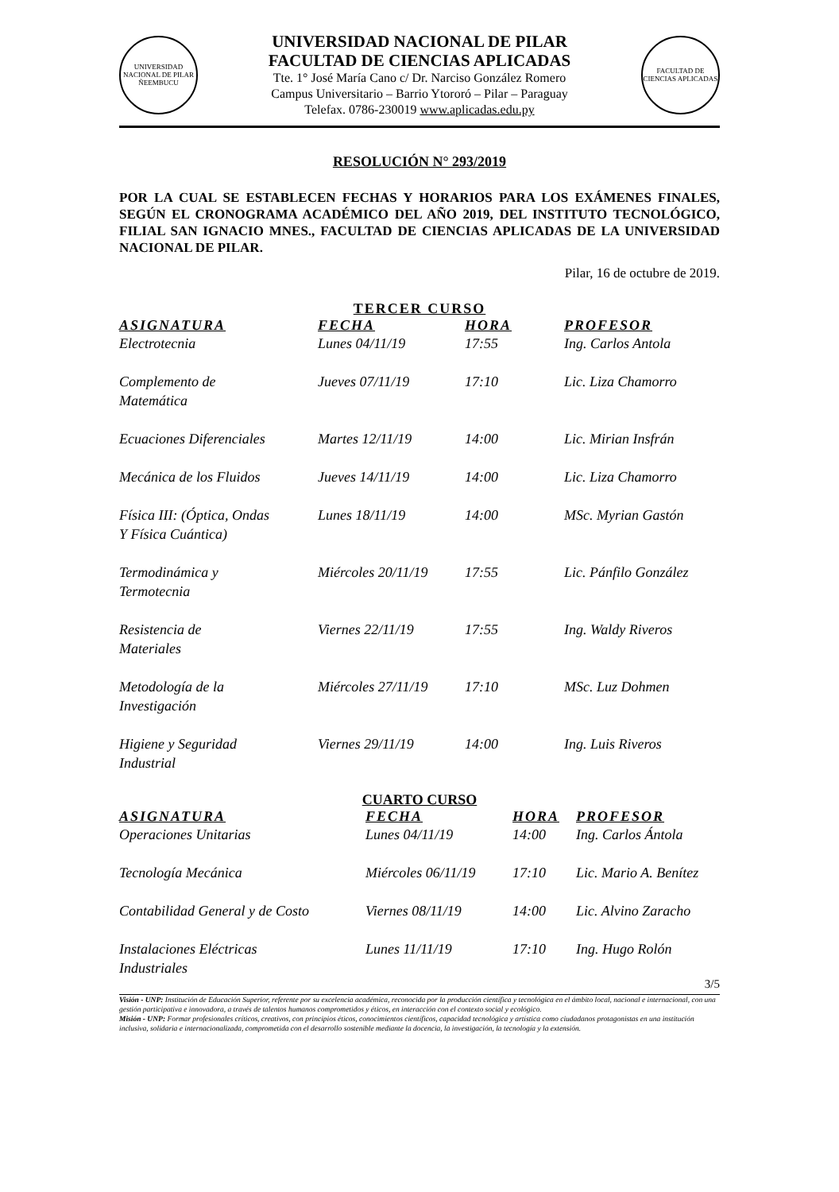UNIVERSIDAD NACIONAL DE PILAR ÑEEMBUCU
UNIVERSIDAD NACIONAL DE PILAR
FACULTAD DE CIENCIAS APLICADAS
Tte. 1° José María Cano c/ Dr. Narciso González Romero
Campus Universitario – Barrio Ytororó – Pilar – Paraguay
Telefax. 0786-230019 www.aplicadas.edu.py
FACULTAD DE CIENCIAS APLICADAS
RESOLUCIÓN N° 293/2019
POR LA CUAL SE ESTABLECEN FECHAS Y HORARIOS PARA LOS EXÁMENES FINALES, SEGÚN EL CRONOGRAMA ACADÉMICO DEL AÑO 2019, DEL INSTITUTO TECNOLÓGICO, FILIAL SAN IGNACIO MNES., FACULTAD DE CIENCIAS APLICADAS DE LA UNIVERSIDAD NACIONAL DE PILAR.
Pilar, 16 de octubre de 2019.
TERCER CURSO
| ASIGNATURA | FECHA | HORA | PROFESOR |
| --- | --- | --- | --- |
| Electrotecnia | Lunes 04/11/19 | 17:55 | Ing. Carlos Antola |
| Complemento de Matemática | Jueves 07/11/19 | 17:10 | Lic. Liza Chamorro |
| Ecuaciones Diferenciales | Martes 12/11/19 | 14:00 | Lic. Mirian Insfrán |
| Mecánica de los Fluidos | Jueves 14/11/19 | 14:00 | Lic. Liza Chamorro |
| Física III: (Óptica, Ondas Y Física Cuántica) | Lunes 18/11/19 | 14:00 | MSc. Myrian Gastón |
| Termodinámica y Termotecnia | Miércoles 20/11/19 | 17:55 | Lic. Pánfilo González |
| Resistencia de Materiales | Viernes 22/11/19 | 17:55 | Ing. Waldy Riveros |
| Metodología de la Investigación | Miércoles 27/11/19 | 17:10 | MSc. Luz Dohmen |
| Higiene y Seguridad Industrial | Viernes 29/11/19 | 14:00 | Ing. Luis Riveros |
CUARTO CURSO
| ASIGNATURA | FECHA | HORA | PROFESOR |
| --- | --- | --- | --- |
| Operaciones Unitarias | Lunes 04/11/19 | 14:00 | Ing. Carlos Ántola |
| Tecnología Mecánica | Miércoles 06/11/19 | 17:10 | Lic. Mario A. Benítez |
| Contabilidad General y de Costo | Viernes 08/11/19 | 14:00 | Lic. Alvino Zaracho |
| Instalaciones Eléctricas Industriales | Lunes 11/11/19 | 17:10 | Ing. Hugo Rolón |
3/5
Visión - UNP: Institución de Educación Superior, referente por su excelencia académica, reconocida por la producción científica y tecnológica en el ámbito local, nacional e internacional, con una gestión participativa e innovadora, a través de talentos humanos comprometidos y éticos, en interacción con el contexto social y ecológico.
Misión - UNP: Formar profesionales críticos, creativos, con principios éticos, conocimientos científicos, capacidad tecnológica y artística como ciudadanos protagonistas en una institución inclusiva, solidaria e internacionalizada, comprometida con el desarrollo sostenible mediante la docencia, la investigación, la tecnología y la extensión.